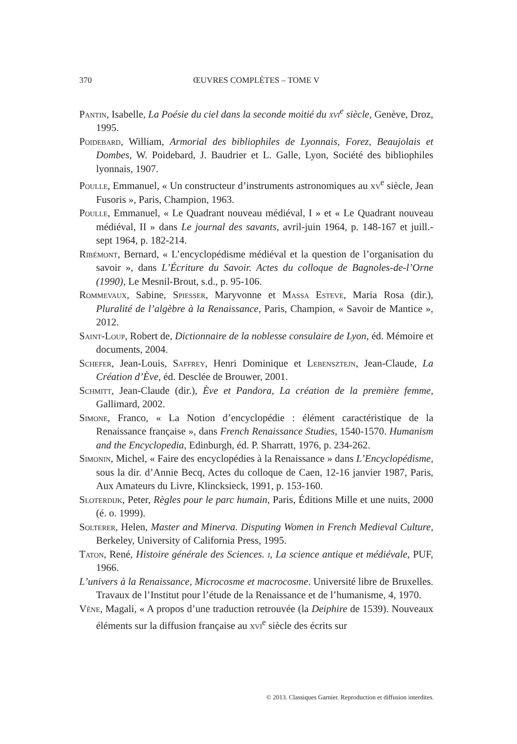370 ŒUVRES COMPLÈTES – TOME V
Pantin, Isabelle, La Poésie du ciel dans la seconde moitié du xvi<sup>e</sup> siècle, Genève, Droz, 1995.
Poidebard, William, Armorial des bibliophiles de Lyonnais, Forez, Beaujolais et Dombes, W. Poidebard, J. Baudrier et L. Galle, Lyon, Société des bibliophiles lyonnais, 1907.
Poulle, Emmanuel, « Un constructeur d’instruments astronomiques au xv<sup>e</sup> siècle, Jean Fusoris », Paris, Champion, 1963.
Poulle, Emmanuel, « Le Quadrant nouveau médiéval, I » et « Le Quadrant nouveau médiéval, II » dans Le journal des savants, avril-juin 1964, p. 148-167 et juill.-sept 1964, p. 182-214.
Ribémont, Bernard, « L’encyclopédisme médiéval et la question de l’organisation du savoir », dans L’Écriture du Savoir. Actes du colloque de Bagnoles-de-l’Orne (1990), Le Mesnil-Brout, s.d., p. 95-106.
Rommevaux, Sabine, Spiesser, Maryvonne et Massa Esteve, Maria Rosa (dir.), Pluralité de l’algèbre à la Renaissance, Paris, Champion, « Savoir de Mantice », 2012.
Saint-Loup, Robert de, Dictionnaire de la noblesse consulaire de Lyon, éd. Mémoire et documents, 2004.
Schefer, Jean-Louis, Saffrey, Henri Dominique et Lebensztejn, Jean-Claude, La Création d’Ève, éd. Desclée de Brouwer, 2001.
Schmitt, Jean-Claude (dir.), Ève et Pandora, La création de la première femme, Gallimard, 2002.
Simone, Franco, « La Notion d’encyclopédie : élément caractéristique de la Renaissance française », dans French Renaissance Studies, 1540-1570. Humanism and the Encyclopedia, Edinburgh, éd. P. Sharratt, 1976, p. 234-262.
Simonin, Michel, « Faire des encyclopédies à la Renaissance » dans L’Encyclopédisme, sous la dir. d’Annie Becq, Actes du colloque de Caen, 12-16 janvier 1987, Paris, Aux Amateurs du Livre, Klincksieck, 1991, p. 153-160.
Sloterdijk, Peter, Règles pour le parc humain, Paris, Éditions Mille et une nuits, 2000 (é. o. 1999).
Solterer, Helen, Master and Minerva. Disputing Women in French Medieval Culture, Berkeley, University of California Press, 1995.
Taton, René, Histoire générale des Sciences. i, La science antique et médiévale, PUF, 1966.
L’univers à la Renaissance, Microcosme et macrocosme. Université libre de Bruxelles. Travaux de l’Institut pour l’étude de la Renaissance et de l’humanisme, 4, 1970.
Vène, Magali, « A propos d’une traduction retrouvée (la Deiphire de 1539). Nouveaux éléments sur la diffusion française au xvi<sup>e</sup> siècle des écrits sur
© 2013. Classiques Garnier. Reproduction et diffusion interdites.